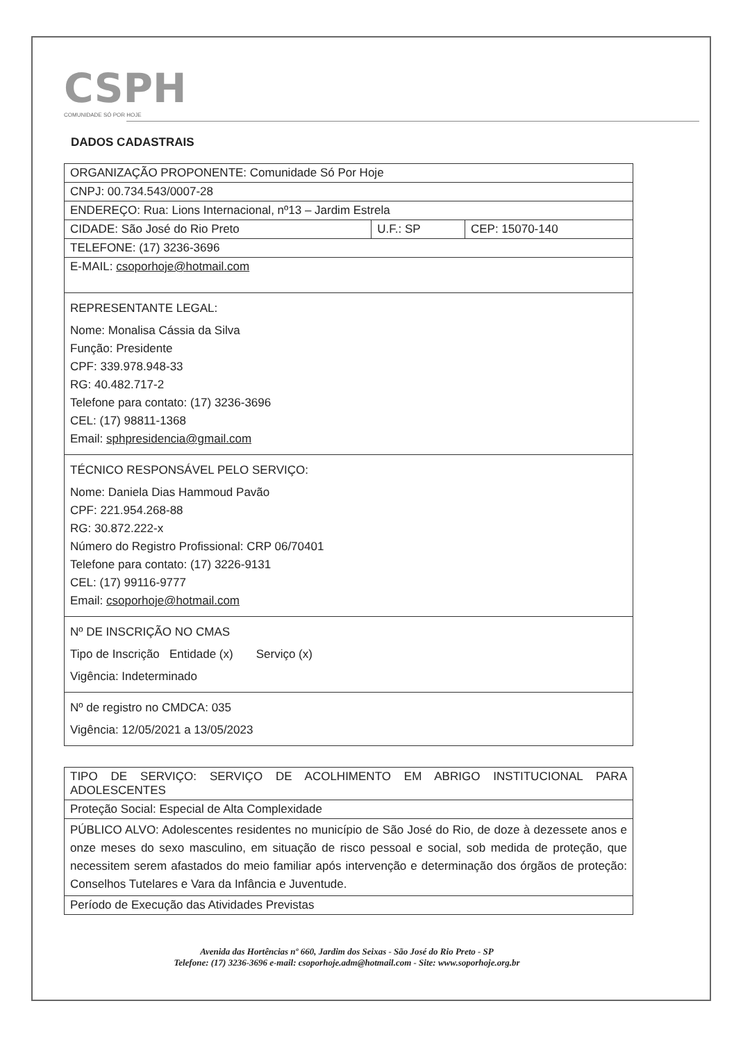CSPH
COMUNIDADE SÓ POR HOJE
DADOS CADASTRAIS
| ORGANIZAÇÃO PROPONENTE: Comunidade Só Por Hoje | | |
| CNPJ: 00.734.543/0007-28 | | |
| ENDEREÇO: Rua: Lions Internacional, nº13 – Jardim Estrela | | |
| CIDADE: São José do Rio Preto | U.F.: SP | CEP: 15070-140 |
| TELEFONE: (17) 3236-3696 | | |
| E-MAIL: csoporhoje@hotmail.com | | |
| REPRESENTANTE LEGAL: Nome: Monalisa Cássia da Silva Função: Presidente CPF: 339.978.948-33 RG: 40.482.717-2 Telefone para contato: (17) 3236-3696 CEL: (17) 98811-1368 Email: sphpresidencia@gmail.com | | |
| TÉCNICO RESPONSÁVEL PELO SERVIÇO: Nome: Daniela Dias Hammoud Pavão CPF: 221.954.268-88 RG: 30.872.222-x Número do Registro Profissional: CRP 06/70401 Telefone para contato: (17) 3226-9131 CEL: (17) 99116-9777 Email: csoporhoje@hotmail.com | | |
| Nº DE INSCRIÇÃO NO CMAS Tipo de Inscrição Entidade (x) Serviço (x) Vigência: Indeterminado | | |
| Nº de registro no CMDCA: 035 Vigência: 12/05/2021 a 13/05/2023 | | |
| TIPO DE SERVIÇO: SERVIÇO DE ACOLHIMENTO EM ABRIGO INSTITUCIONAL PARA ADOLESCENTES |
| Proteção Social: Especial de Alta Complexidade |
| PÚBLICO ALVO: Adolescentes residentes no município de São José do Rio, de doze à dezessete anos e onze meses do sexo masculino, em situação de risco pessoal e social, sob medida de proteção, que necessitem serem afastados do meio familiar após intervenção e determinação dos órgãos de proteção: Conselhos Tutelares e Vara da Infância e Juventude. |
| Período de Execução das Atividades Previstas |
Avenida das Hortências nº 660, Jardim dos Seixas - São José do Rio Preto - SP
Telefone: (17) 3236-3696 e-mail: csoporhoje.adm@hotmail.com - Site: www.soporhoje.org.br